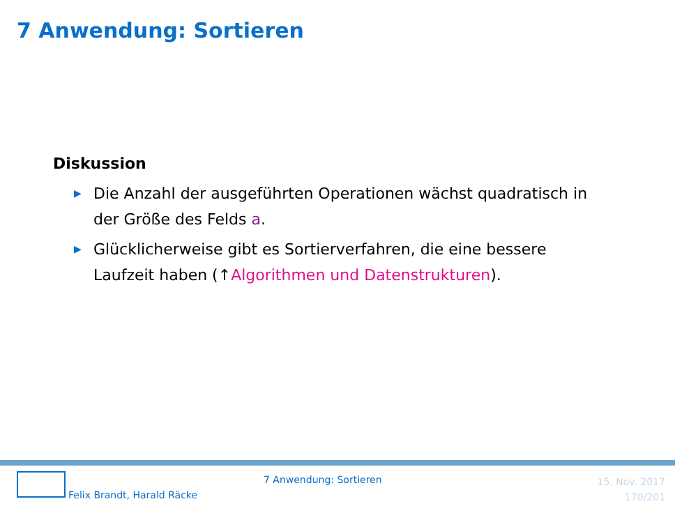7 Anwendung: Sortieren
Diskussion
▶ Die Anzahl der ausgeführten Operationen wächst quadratisch in der Größe des Felds a.
▶ Glücklicherweise gibt es Sortierverfahren, die eine bessere Laufzeit haben (↑Algorithmen und Datenstrukturen).
Felix Brandt, Harald Räcke
7 Anwendung: Sortieren
15. Nov. 2017
170/201